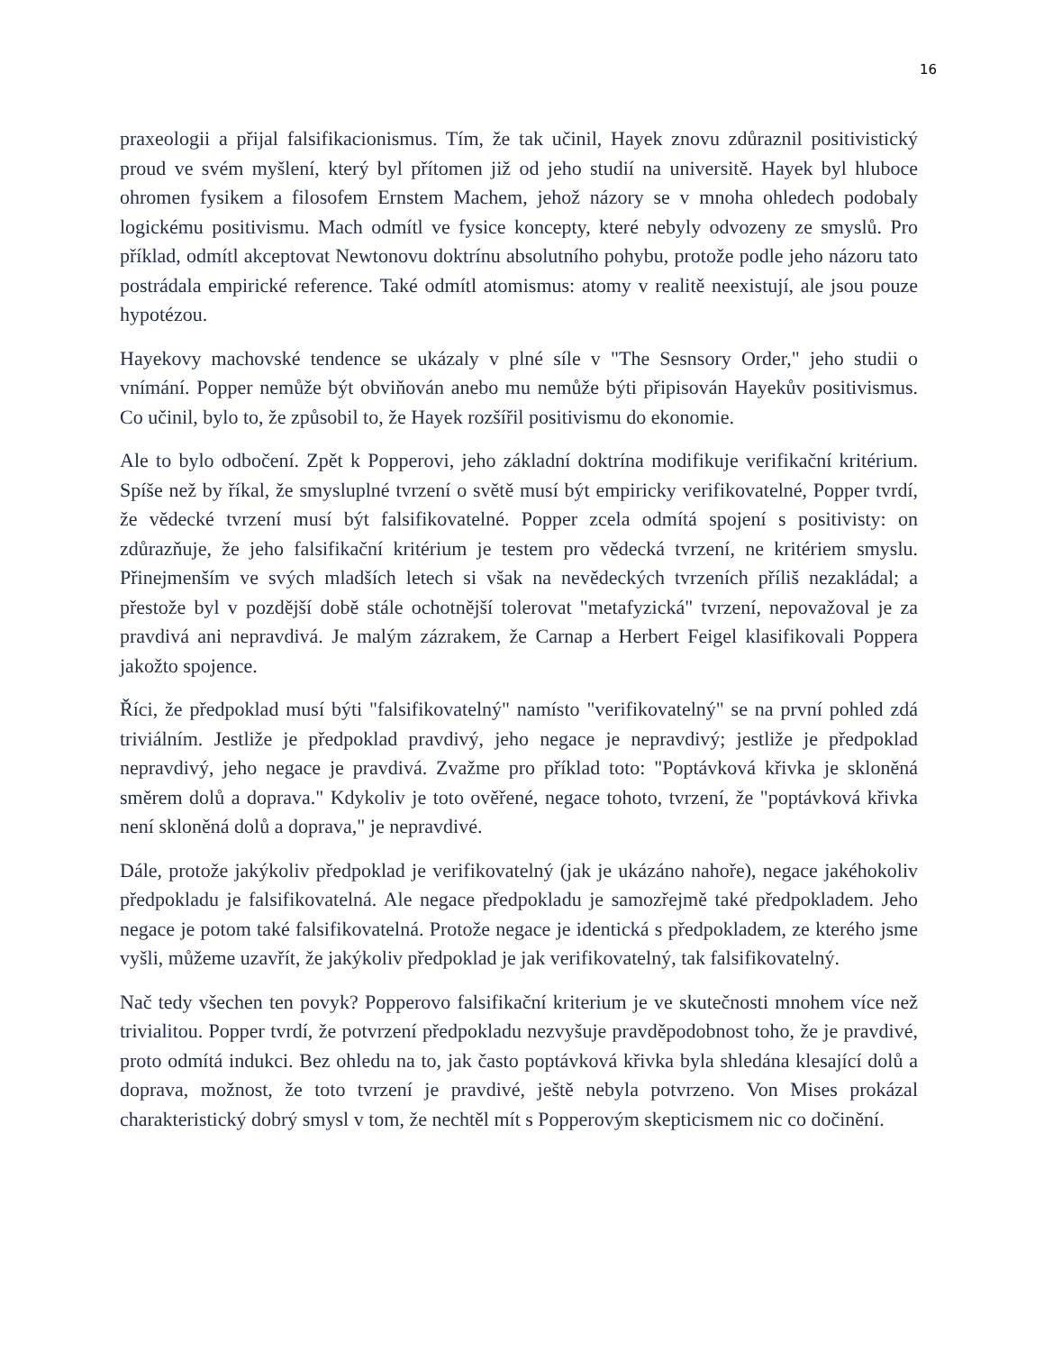16
praxeologii a přijal falsifikacionismus. Tím, že tak učinil, Hayek znovu zdůraznil positivistický proud ve svém myšlení, který byl přítomen již od jeho studií na universitě. Hayek byl hluboce ohromen fysikem a filosofem Ernstem Machem, jehož názory se v mnoha ohledech podobaly logickému positivismu. Mach odmítl ve fysice koncepty, které nebyly odvozeny ze smyslů. Pro příklad, odmítl akceptovat Newtonovu doktrínu absolutního pohybu, protože podle jeho názoru tato postrádala empirické reference. Také odmítl atomismus: atomy v realitě neexistují, ale jsou pouze hypotézou.
Hayekovy machovské tendence se ukázaly v plné síle v "The Sesnsory Order," jeho studii o vnímání. Popper nemůže být obviňován anebo mu nemůže býti připisován Hayekův positivismus. Co učinil, bylo to, že způsobil to, že Hayek rozšířil positivismu do ekonomie.
Ale to bylo odbočení. Zpět k Popperovi, jeho základní doktrína modifikuje verifikační kritérium. Spíše než by říkal, že smysluplné tvrzení o světě musí být empiricky verifikovatelné, Popper tvrdí, že vědecké tvrzení musí být falsifikovatelné. Popper zcela odmítá spojení s positivisty: on zdůrazňuje, že jeho falsifikační kritérium je testem pro vědecká tvrzení, ne kritériem smyslu. Přinejmenším ve svých mladších letech si však na nevědeckých tvrzeních příliš nezakládal; a přestože byl v pozdější době stále ochotnější tolerovat "metafyzická" tvrzení, nepovažoval je za pravdivá ani nepravdivá. Je malým zázrakem, že Carnap a Herbert Feigel klasifikovali Poppera jakožto spojence.
Říci, že předpoklad musí býti "falsifikovatelný" namísto "verifikovatelný" se na první pohled zdá triviálním. Jestliže je předpoklad pravdivý, jeho negace je nepravdivý; jestliže je předpoklad nepravdivý, jeho negace je pravdivá. Zvažme pro příklad toto: "Poptávková křivka je skloněná směrem dolů a doprava." Kdykoliv je toto ověřené, negace tohoto, tvrzení, že "poptávková křivka není skloněná dolů a doprava," je nepravdivé.
Dále, protože jakýkoliv předpoklad je verifikovatelný (jak je ukázáno nahoře), negace jakéhokoliv předpokladu je falsifikovatelná. Ale negace předpokladu je samozřejmě také předpokladem. Jeho negace je potom také falsifikovatelná. Protože negace je identická s předpokladem, ze kterého jsme vyšli, můžeme uzavřít, že jakýkoliv předpoklad je jak verifikovatelný, tak falsifikovatelný.
Nač tedy všechen ten povyk? Popperovo falsifikační kriterium je ve skutečnosti mnohem více než trivialitou. Popper tvrdí, že potvrzení předpokladu nezvyšuje pravděpodobnost toho, že je pravdivé, proto odmítá indukci. Bez ohledu na to, jak často poptávková křivka byla shledána klesající dolů a doprava, možnost, že toto tvrzení je pravdivé, ještě nebyla potvrzeno. Von Mises prokázal charakteristický dobrý smysl v tom, že nechtěl mít s Popperovým skepticismem nic co dočinění.